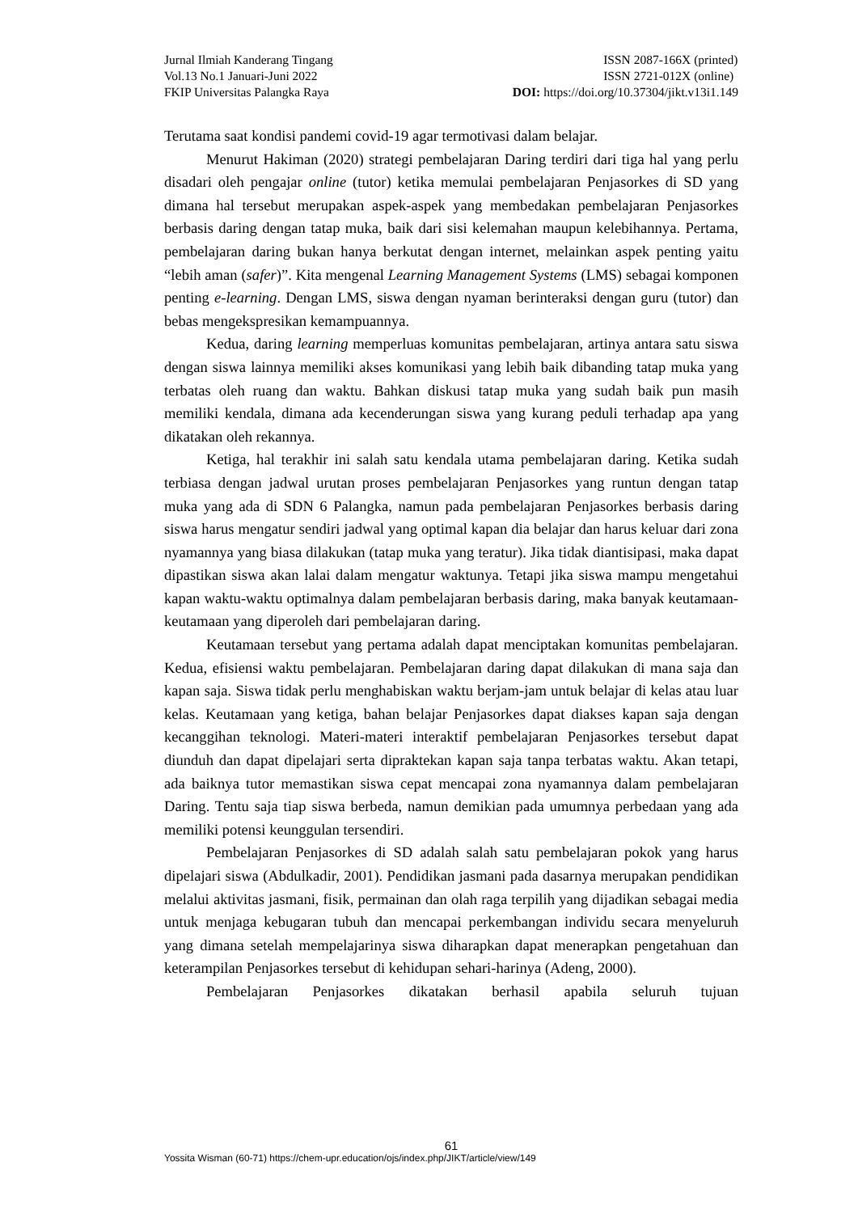Jurnal Ilmiah Kanderang Tingang
Vol.13 No.1 Januari-Juni 2022
FKIP Universitas Palangka Raya
ISSN 2087-166X (printed)
ISSN 2721-012X (online)
DOI: https://doi.org/10.37304/jikt.v13i1.149
Terutama saat kondisi pandemi covid-19 agar termotivasi dalam belajar.
Menurut Hakiman (2020) strategi pembelajaran Daring terdiri dari tiga hal yang perlu disadari oleh pengajar online (tutor) ketika memulai pembelajaran Penjasorkes di SD yang dimana hal tersebut merupakan aspek-aspek yang membedakan pembelajaran Penjasorkes berbasis daring dengan tatap muka, baik dari sisi kelemahan maupun kelebihannya. Pertama, pembelajaran daring bukan hanya berkutat dengan internet, melainkan aspek penting yaitu “lebih aman (safer)”. Kita mengenal Learning Management Systems (LMS) sebagai komponen penting e-learning. Dengan LMS, siswa dengan nyaman berinteraksi dengan guru (tutor) dan bebas mengekspresikan kemampuannya.
Kedua, daring learning memperluas komunitas pembelajaran, artinya antara satu siswa dengan siswa lainnya memiliki akses komunikasi yang lebih baik dibanding tatap muka yang terbatas oleh ruang dan waktu. Bahkan diskusi tatap muka yang sudah baik pun masih memiliki kendala, dimana ada kecenderungan siswa yang kurang peduli terhadap apa yang dikatakan oleh rekannya.
Ketiga, hal terakhir ini salah satu kendala utama pembelajaran daring. Ketika sudah terbiasa dengan jadwal urutan proses pembelajaran Penjasorkes yang runtun dengan tatap muka yang ada di SDN 6 Palangka, namun pada pembelajaran Penjasorkes berbasis daring siswa harus mengatur sendiri jadwal yang optimal kapan dia belajar dan harus keluar dari zona nyamannya yang biasa dilakukan (tatap muka yang teratur). Jika tidak diantisipasi, maka dapat dipastikan siswa akan lalai dalam mengatur waktunya. Tetapi jika siswa mampu mengetahui kapan waktu-waktu optimalnya dalam pembelajaran berbasis daring, maka banyak keutamaan-keutamaan yang diperoleh dari pembelajaran daring.
Keutamaan tersebut yang pertama adalah dapat menciptakan komunitas pembelajaran. Kedua, efisiensi waktu pembelajaran. Pembelajaran daring dapat dilakukan di mana saja dan kapan saja. Siswa tidak perlu menghabiskan waktu berjam-jam untuk belajar di kelas atau luar kelas. Keutamaan yang ketiga, bahan belajar Penjasorkes dapat diakses kapan saja dengan kecanggihan teknologi. Materi-materi interaktif pembelajaran Penjasorkes tersebut dapat diunduh dan dapat dipelajari serta dipraktekan kapan saja tanpa terbatas waktu. Akan tetapi, ada baiknya tutor memastikan siswa cepat mencapai zona nyamannya dalam pembelajaran Daring. Tentu saja tiap siswa berbeda, namun demikian pada umumnya perbedaan yang ada memiliki potensi keunggulan tersendiri.
Pembelajaran Penjasorkes di SD adalah salah satu pembelajaran pokok yang harus dipelajari siswa (Abdulkadir, 2001). Pendidikan jasmani pada dasarnya merupakan pendidikan melalui aktivitas jasmani, fisik, permainan dan olah raga terpilih yang dijadikan sebagai media untuk menjaga kebugaran tubuh dan mencapai perkembangan individu secara menyeluruh yang dimana setelah mempelajarinya siswa diharapkan dapat menerapkan pengetahuan dan keterampilan Penjasorkes tersebut di kehidupan sehari-harinya (Adeng, 2000).
Pembelajaran Penjasorkes dikatakan berhasil apabila seluruh tujuan
61
Yossita Wisman (60-71) https://chem-upr.education/ojs/index.php/JIKT/article/view/149